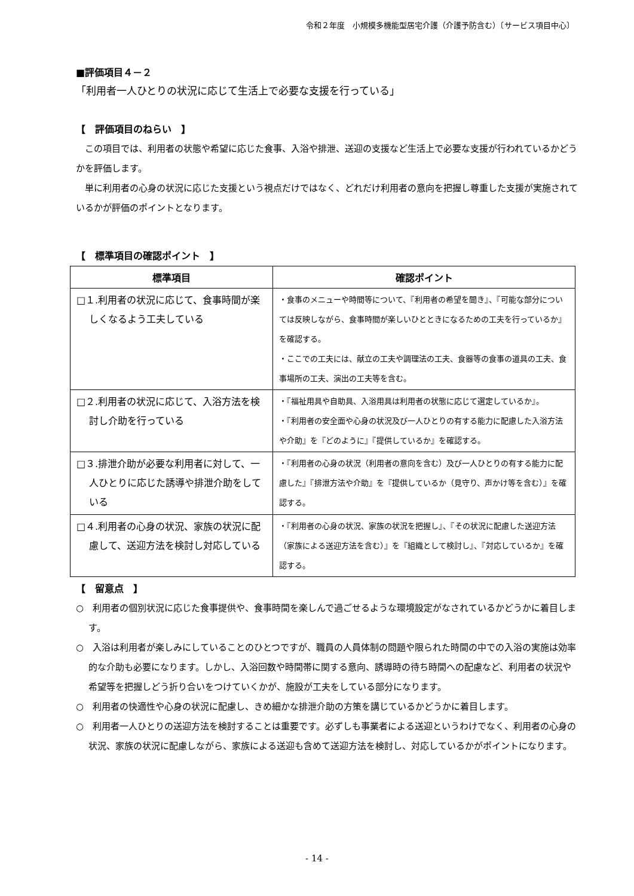令和２年度　小規模多機能型居宅介護（介護予防含む）〔サービス項目中心〕
■評価項目４－２
「利用者一人ひとりの状況に応じて生活上で必要な支援を行っている」
【　評価項目のねらい　】
この項目では、利用者の状態や希望に応じた食事、入浴や排泄、送迎の支援など生活上で必要な支援が行われているかどうかを評価します。
単に利用者の心身の状況に応じた支援という視点だけではなく、どれだけ利用者の意向を把握し尊重した支援が実施されているかが評価のポイントとなります。
【　標準項目の確認ポイント　】
| 標準項目 | 確認ポイント |
| --- | --- |
| □１.利用者の状況に応じて、食事時間が楽しくなるよう工夫している | ・食事のメニューや時間等について、『利用者の希望を聞き』、『可能な部分については反映しながら、食事時間が楽しいひとときになるための工夫を行っているか』を確認する。 ・ここでの工夫には、献立の工夫や調理法の工夫、食器等の食事の道具の工夫、食事場所の工夫、演出の工夫等を含む。 |
| □２.利用者の状況に応じて、入浴方法を検討し介助を行っている | ・『福祉用具や自助具、入浴用具は利用者の状態に応じて選定しているか』。 ・『利用者の安全面や心身の状況及び一人ひとりの有する能力に配慮した入浴方法や介助』を『どのように』『提供しているか』を確認する。 |
| □３.排泄介助が必要な利用者に対して、一人ひとりに応じた誘導や排泄介助をしている | ・『利用者の心身の状況（利用者の意向を含む）及び一人ひとりの有する能力に配慮した』『排泄方法や介助』を『提供しているか（見守り、声かけ等を含む）』を確認する。 |
| □４.利用者の心身の状況、家族の状況に配慮して、送迎方法を検討し対応している | ・『利用者の心身の状況、家族の状況を把握し』、『その状況に配慮した送迎方法（家族による送迎方法を含む）』を『組織として検討し』、『対応しているか』を確認する。 |
【　留意点　】
○　利用者の個別状況に応じた食事提供や、食事時間を楽しんで過ごせるような環境設定がなされているかどうかに着目します。
○　入浴は利用者が楽しみにしていることのひとつですが、職員の人員体制の問題や限られた時間の中での入浴の実施は効率的な介助も必要になります。しかし、入浴回数や時間帯に関する意向、誘導時の待ち時間への配慮など、利用者の状況や希望等を把握しどう折り合いをつけていくかが、施設が工夫をしている部分になります。
○　利用者の快適性や心身の状況に配慮し、きめ細かな排泄介助の方策を講じているかどうかに着目します。
○　利用者一人ひとりの送迎方法を検討することは重要です。必ずしも事業者による送迎というわけでなく、利用者の心身の状況、家族の状況に配慮しながら、家族による送迎も含めて送迎方法を検討し、対応しているかがポイントになります。
- 14 -